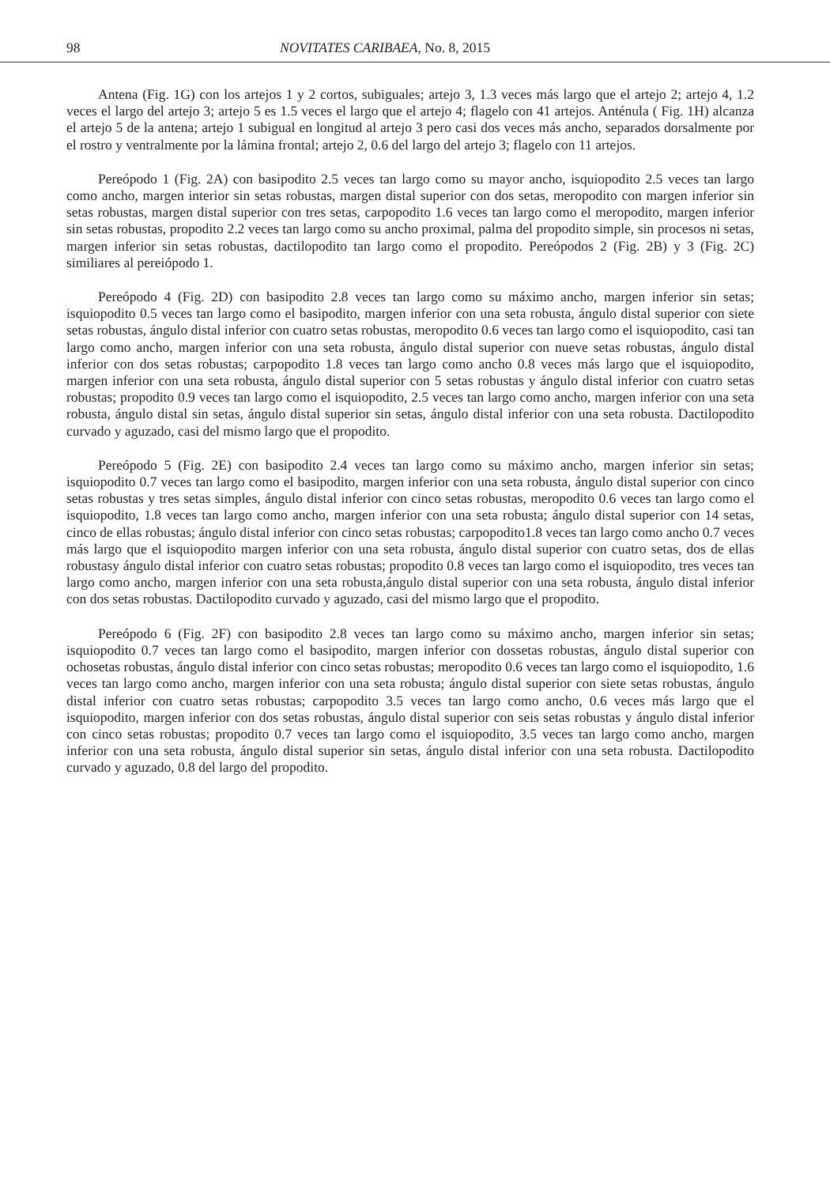98 NOVITATES CARIBAEA, No. 8, 2015
Antena (Fig. 1G) con los artejos 1 y 2 cortos, subiguales; artejo 3, 1.3 veces más largo que el artejo 2; artejo 4, 1.2 veces el largo del artejo 3; artejo 5 es 1.5 veces el largo que el artejo 4; flagelo con 41 artejos. Anténula ( Fig. 1H) alcanza el artejo 5 de la antena; artejo 1 subigual en longitud al artejo 3 pero casi dos veces más ancho, separados dorsalmente por el rostro y ventralmente por la lámina frontal; artejo 2, 0.6 del largo del artejo 3; flagelo con 11 artejos.
Pereópodo 1 (Fig. 2A) con basipodito 2.5 veces tan largo como su mayor ancho, isquiopodito 2.5 veces tan largo como ancho, margen interior sin setas robustas, margen distal superior con dos setas, meropodito con margen inferior sin setas robustas, margen distal superior con tres setas, carpopodito 1.6 veces tan largo como el meropodito, margen inferior sin setas robustas, propodito 2.2 veces tan largo como su ancho proximal, palma del propodito simple, sin procesos ni setas, margen inferior sin setas robustas, dactilopodito tan largo como el propodito. Pereópodos 2 (Fig. 2B) y 3 (Fig. 2C) similiares al pereiópodo 1.
Pereópodo 4 (Fig. 2D) con basipodito 2.8 veces tan largo como su máximo ancho, margen inferior sin setas; isquiopodito 0.5 veces tan largo como el basipodito, margen inferior con una seta robusta, ángulo distal superior con siete setas robustas, ángulo distal inferior con cuatro setas robustas, meropodito 0.6 veces tan largo como el isquiopodito, casi tan largo como ancho, margen inferior con una seta robusta, ángulo distal superior con nueve setas robustas, ángulo distal inferior con dos setas robustas; carpopodito 1.8 veces tan largo como ancho 0.8 veces más largo que el isquiopodito, margen inferior con una seta robusta, ángulo distal superior con 5 setas robustas y ángulo distal inferior con cuatro setas robustas; propodito 0.9 veces tan largo como el isquiopodito, 2.5 veces tan largo como ancho, margen inferior con una seta robusta, ángulo distal sin setas, ángulo distal superior sin setas, ángulo distal inferior con una seta robusta. Dactilopodito curvado y aguzado, casi del mismo largo que el propodito.
Pereópodo 5 (Fig. 2E) con basipodito 2.4 veces tan largo como su máximo ancho, margen inferior sin setas; isquiopodito 0.7 veces tan largo como el basipodito, margen inferior con una seta robusta, ángulo distal superior con cinco setas robustas y tres setas simples, ángulo distal inferior con cinco setas robustas, meropodito 0.6 veces tan largo como el isquiopodito, 1.8 veces tan largo como ancho, margen inferior con una seta robusta; ángulo distal superior con 14 setas, cinco de ellas robustas; ángulo distal inferior con cinco setas robustas; carpopodito1.8 veces tan largo como ancho 0.7 veces más largo que el isquiopodito margen inferior con una seta robusta, ángulo distal superior con cuatro setas, dos de ellas robustasy ángulo distal inferior con cuatro setas robustas; propodito 0.8 veces tan largo como el isquiopodito, tres veces tan largo como ancho, margen inferior con una seta robusta,ángulo distal superior con una seta robusta, ángulo distal inferior con dos setas robustas. Dactilopodito curvado y aguzado, casi del mismo largo que el propodito.
Pereópodo 6 (Fig. 2F) con basipodito 2.8 veces tan largo como su máximo ancho, margen inferior sin setas; isquiopodito 0.7 veces tan largo como el basipodito, margen inferior con dossetas robustas, ángulo distal superior con ochosetas robustas, ángulo distal inferior con cinco setas robustas; meropodito 0.6 veces tan largo como el isquiopodito, 1.6 veces tan largo como ancho, margen inferior con una seta robusta; ángulo distal superior con siete setas robustas, ángulo distal inferior con cuatro setas robustas; carpopodito 3.5 veces tan largo como ancho, 0.6 veces más largo que el isquiopodito, margen inferior con dos setas robustas, ángulo distal superior con seis setas robustas y ángulo distal inferior con cinco setas robustas; propodito 0.7 veces tan largo como el isquiopodito, 3.5 veces tan largo como ancho, margen inferior con una seta robusta, ángulo distal superior sin setas, ángulo distal inferior con una seta robusta. Dactilopodito curvado y aguzado, 0.8 del largo del propodito.